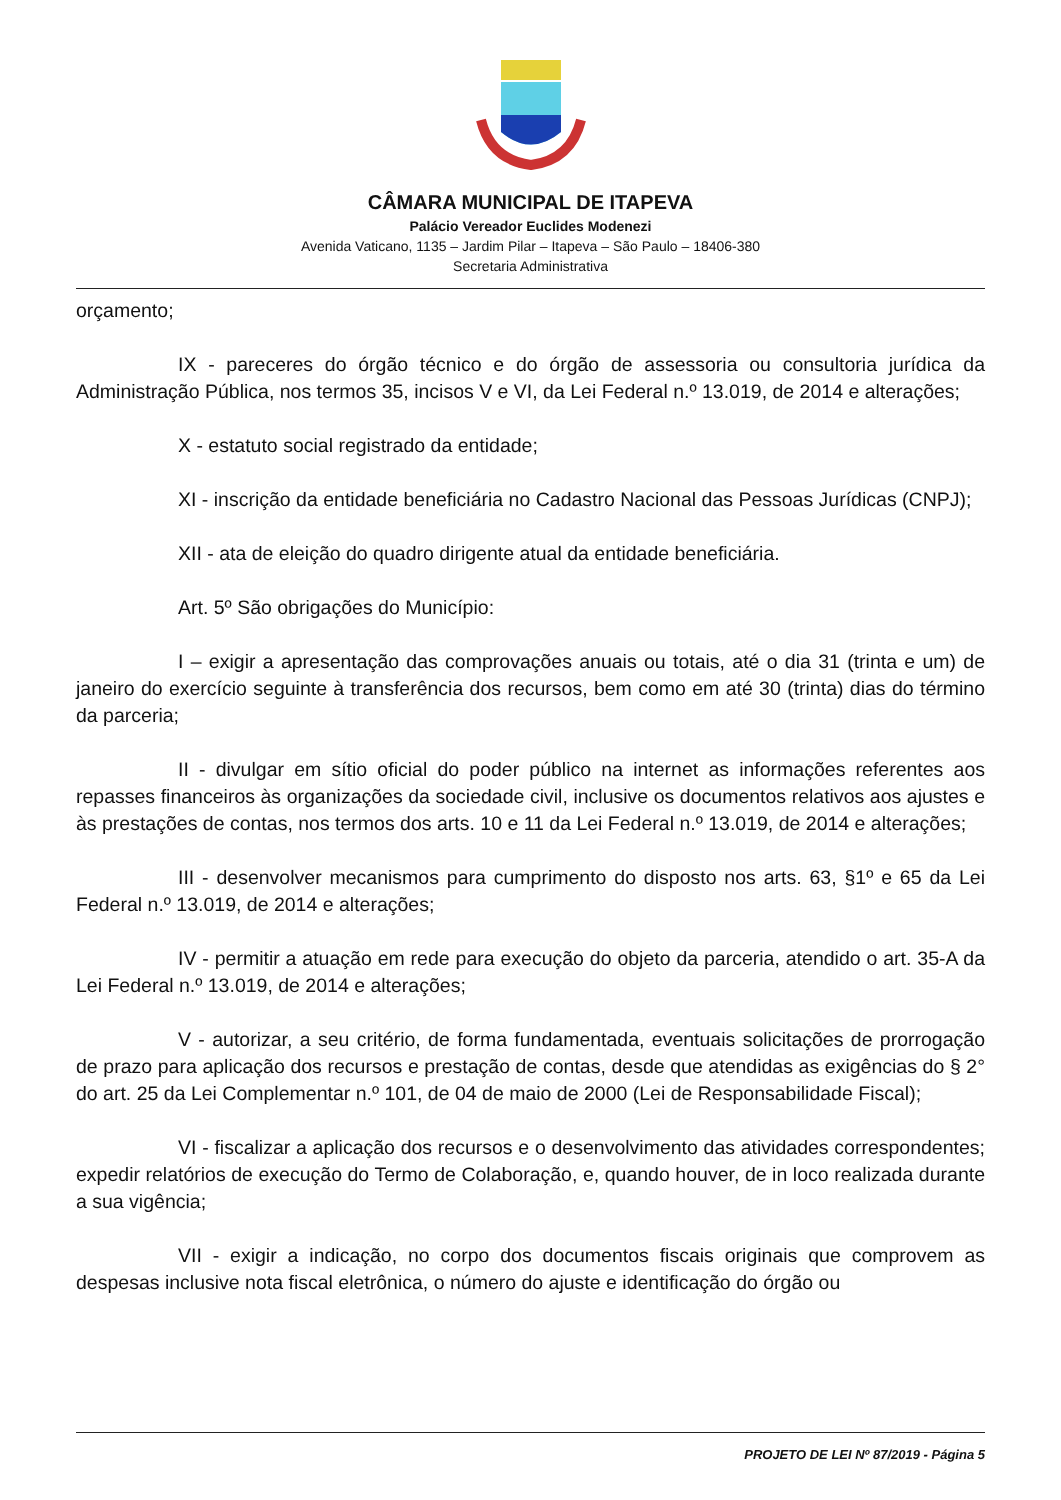CÂMARA MUNICIPAL DE ITAPEVA
Palácio Vereador Euclides Modenezi
Avenida Vaticano, 1135 – Jardim Pilar – Itapeva – São Paulo – 18406-380
Secretaria Administrativa
orçamento;
IX - pareceres do órgão técnico e do órgão de assessoria ou consultoria jurídica da Administração Pública, nos termos 35, incisos V e VI, da Lei Federal n.º 13.019, de 2014 e alterações;
X - estatuto social registrado da entidade;
XI - inscrição da entidade beneficiária no Cadastro Nacional das Pessoas Jurídicas (CNPJ);
XII - ata de eleição do quadro dirigente atual da entidade beneficiária.
Art. 5º São obrigações do Município:
I – exigir a apresentação das comprovações anuais ou totais, até o dia 31 (trinta e um) de janeiro do exercício seguinte à transferência dos recursos, bem como em até 30 (trinta) dias do término da parceria;
II - divulgar em sítio oficial do poder público na internet as informações referentes aos repasses financeiros às organizações da sociedade civil, inclusive os documentos relativos aos ajustes e às prestações de contas, nos termos dos arts. 10 e 11 da Lei Federal n.º 13.019, de 2014 e alterações;
III - desenvolver mecanismos para cumprimento do disposto nos arts. 63, §1º e 65 da Lei Federal n.º 13.019, de 2014 e alterações;
IV - permitir a atuação em rede para execução do objeto da parceria, atendido o art. 35-A da Lei Federal n.º 13.019, de 2014 e alterações;
V - autorizar, a seu critério, de forma fundamentada, eventuais solicitações de prorrogação de prazo para aplicação dos recursos e prestação de contas, desde que atendidas as exigências do § 2° do art. 25 da Lei Complementar n.º 101, de 04 de maio de 2000 (Lei de Responsabilidade Fiscal);
VI - fiscalizar a aplicação dos recursos e o desenvolvimento das atividades correspondentes; expedir relatórios de execução do Termo de Colaboração, e, quando houver, de in loco realizada durante a sua vigência;
VII - exigir a indicação, no corpo dos documentos fiscais originais que comprovem as despesas inclusive nota fiscal eletrônica, o número do ajuste e identificação do órgão ou
PROJETO DE LEI Nº 87/2019 - Página 5